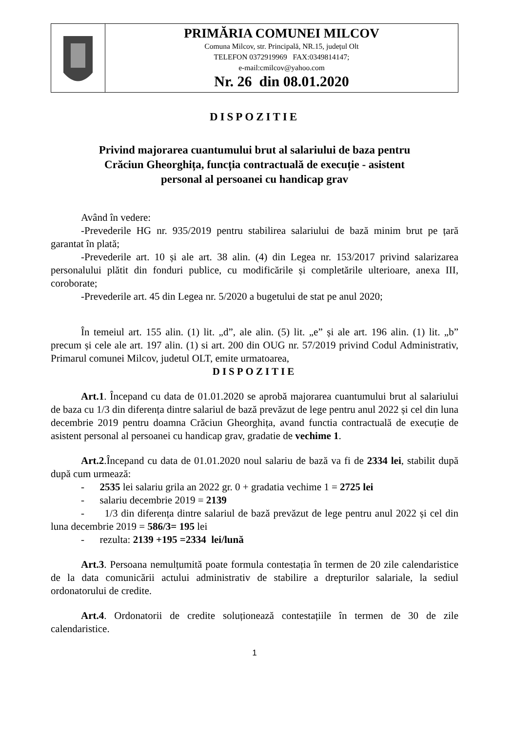PRIMĂRIA COMUNEI MILCOV
Comuna Milcov, str. Principală, NR.15, județul Olt
TELEFON 0372919969 FAX:0349814147;
e-mail:cmilcov@yahoo.com
Nr. 26 din 08.01.2020
DISPOZITIE
Privind majorarea cuantumului brut al salariului de baza pentru
Crăciun Gheorghița, funcția contractuală de execuție - asistent
personal al persoanei cu handicap grav
Având în vedere:
-Prevederile HG nr. 935/2019 pentru stabilirea salariului de bază minim brut pe țară garantat în plată;
-Prevederile art. 10 și ale art. 38 alin. (4) din Legea nr. 153/2017 privind salarizarea personalului plătit din fonduri publice, cu modificările și completările ulterioare, anexa III, coroborate;
-Prevederile art. 45 din Legea nr. 5/2020 a bugetului de stat pe anul 2020;
În temeiul art. 155 alin. (1) lit. „d”, ale alin. (5) lit. „e” și ale art. 196 alin. (1) lit. „b” precum și cele ale art. 197 alin. (1) si art. 200 din OUG nr. 57/2019 privind Codul Administrativ, Primarul comunei Milcov, judetul OLT, emite urmatoarea,
DISPOZITIE
Art.1. Începand cu data de 01.01.2020 se aprobă majorarea cuantumului brut al salariului de baza cu 1/3 din diferența dintre salariul de bază prevăzut de lege pentru anul 2022 și cel din luna decembrie 2019 pentru doamna Crăciun Gheorghița, avand functia contractuală de execuție de asistent personal al persoanei cu handicap grav, gradatie de vechime 1.
Art.2.Începand cu data de 01.01.2020 noul salariu de bază va fi de 2334 lei, stabilit după după cum urmează:
- 2535 lei salariu grila an 2022 gr. 0 + gradatia vechime 1 = 2725 lei
- salariu decembrie 2019 = 2139
- 1/3 din diferența dintre salariul de bază prevăzut de lege pentru anul 2022 și cel din luna decembrie 2019 = 586/3= 195 lei
- rezulta: 2139 +195 =2334 lei/lună
Art.3. Persoana nemulțumită poate formula contestația în termen de 20 zile calendaristice de la data comunicării actului administrativ de stabilire a drepturilor salariale, la sediul ordonatorului de credite.
Art.4. Ordonatorii de credite soluționează contestațiile în termen de 30 de zile calendaristice.
1